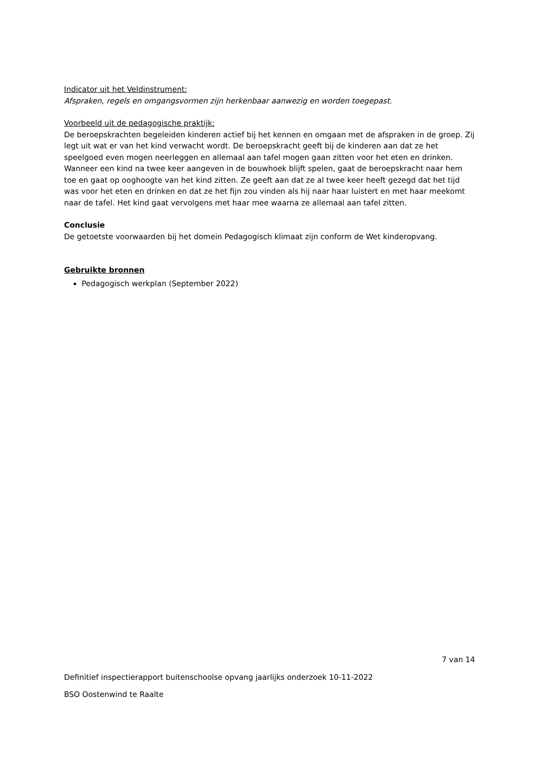Indicator uit het Veldinstrument:
Afspraken, regels en omgangsvormen zijn herkenbaar aanwezig en worden toegepast.
Voorbeeld uit de pedagogische praktijk:
De beroepskrachten begeleiden kinderen actief bij het kennen en omgaan met de afspraken in de groep. Zij legt uit wat er van het kind verwacht wordt. De beroepskracht geeft bij de kinderen aan dat ze het speelgoed even mogen neerleggen en allemaal aan tafel mogen gaan zitten voor het eten en drinken. Wanneer een kind na twee keer aangeven in de bouwhoek blijft spelen, gaat de beroepskracht naar hem toe en gaat op ooghoogte van het kind zitten. Ze geeft aan dat ze al twee keer heeft gezegd dat het tijd was voor het eten en drinken en dat ze het fijn zou vinden als hij naar haar luistert en met haar meekomt naar de tafel. Het kind gaat vervolgens met haar mee waarna ze allemaal aan tafel zitten.
Conclusie
De getoetste voorwaarden bij het domein Pedagogisch klimaat zijn conform de Wet kinderopvang.
Gebruikte bronnen
Pedagogisch werkplan (September 2022)
7 van 14
Definitief inspectierapport buitenschoolse opvang jaarlijks onderzoek 10-11-2022
BSO Oostenwind te Raalte